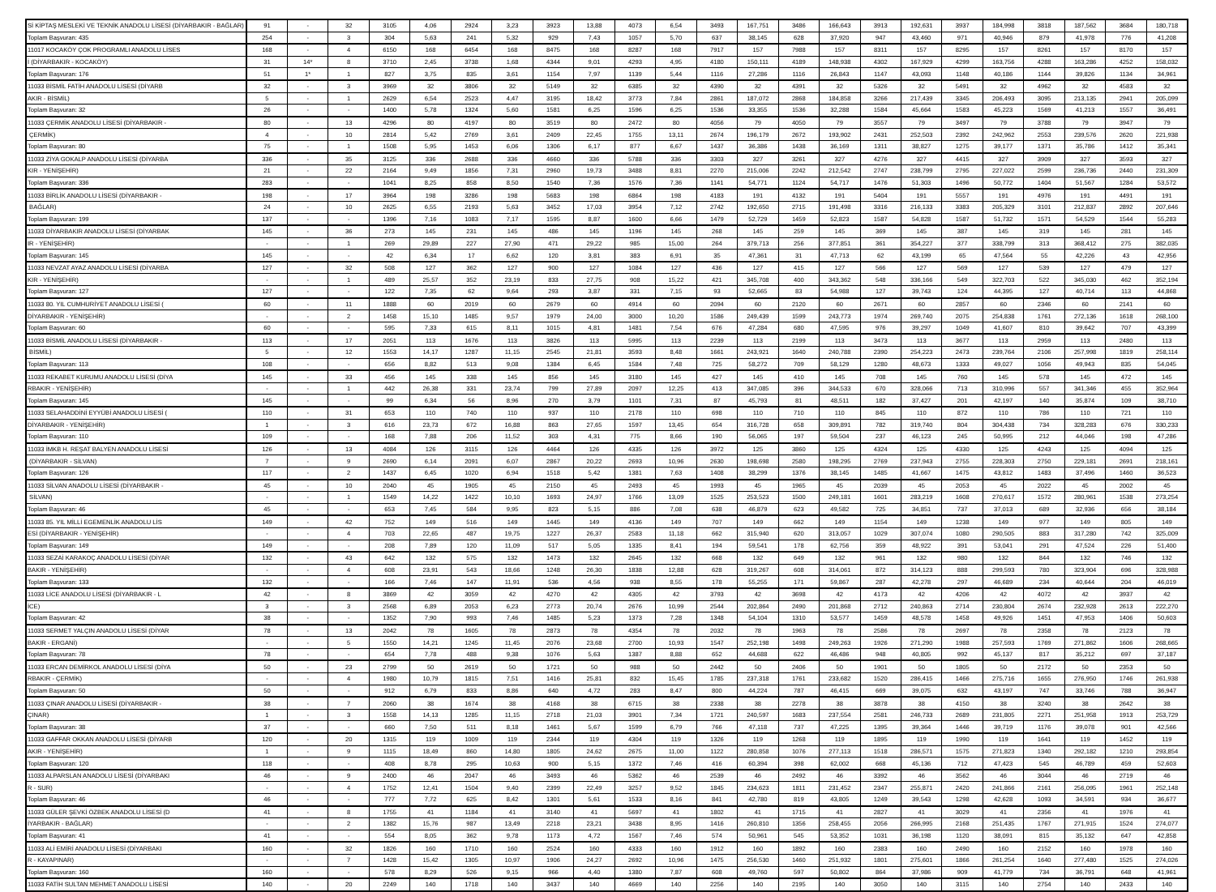| Sİ KİPTAŞ MESLEKİ VE TEKNİK ANADOLU LİSESİ (DİYARBAKIR - BAĞLAR) | 91 | - | 32 | 3105 | 4,06 | 2924 | 3,23 | 3923 | 13,88 | 4073 | 6,54 | 3493 | 167,751 | 3486 | 166,643 | 3913 | 192,631 | 3937 | 184,998 | 3818 | 187,562 | 3684 | 180,718 |
| Toplam Başvuran: 435 | 254 | - | 3 | 304 | 5,63 | 241 | 5,32 | 929 | 7,43 | 1057 | 5,70 | 637 | 38,145 | 628 | 37,920 | 947 | 43,460 | 971 | 40,946 | 879 | 41,978 | 776 | 41,208 |
| 11017 KOCAKÖY ÇOK PROGRAMLI ANADOLU LİSES | 168 | - | 4 | 6150 | 168 | 6454 | 168 | 8475 | 168 | 8287 | 168 | 7917 | 157 | 7988 | 157 | 8311 | 157 | 8295 | 157 | 8261 | 157 | 8170 | 157 |
| İ (DİYARBAKIR - KOCAKÖY) | 31 | 14* | 8 | 3710 | 2,45 | 3738 | 1,68 | 4344 | 9,01 | 4293 | 4,95 | 4180 | 150,111 | 4189 | 148,938 | 4302 | 167,929 | 4299 | 163,756 | 4288 | 163,286 | 4252 | 158,032 |
| Toplam Başvuran: 176 | 51 | 1* | 1 | 827 | 3,75 | 835 | 3,61 | 1154 | 7,97 | 1139 | 5,44 | 1116 | 27,286 | 1116 | 26,843 | 1147 | 43,093 | 1148 | 40,186 | 1144 | 39,826 | 1134 | 34,961 |
| 11033 BİSMİL FATİH ANADOLU LİSESİ (DİYARB | 32 | - | 3 | 3969 | 32 | 3806 | 32 | 5149 | 32 | 6385 | 32 | 4390 | 32 | 4391 | 32 | 5326 | 32 | 5491 | 32 | 4962 | 32 | 4583 | 32 |
| AKIR - BİSMİL) | 5 | - | 1 | 2629 | 6,54 | 2523 | 4,47 | 3195 | 18,42 | 3773 | 7,84 | 2861 | 187,072 | 2868 | 184,858 | 3266 | 217,439 | 3345 | 206,493 | 3095 | 213,135 | 2941 | 205,099 |
| Toplam Başvuran: 32 | 26 | - | - | 1400 | 5,78 | 1324 | 5,60 | 1581 | 6,25 | 1596 | 6,25 | 1536 | 33,355 | 1536 | 32,288 | 1584 | 45,664 | 1583 | 45,223 | 1569 | 41,213 | 1557 | 36,491 |
| 11033 ÇERMİK ANADOLU LİSESİ (DİYARBAKIR - | 80 | - | 13 | 4296 | 80 | 4197 | 80 | 3519 | 80 | 2472 | 80 | 4056 | 79 | 4050 | 79 | 3557 | 79 | 3497 | 79 | 3788 | 79 | 3947 | 79 |
| ÇERMİK) | 4 | - | 10 | 2814 | 5,42 | 2769 | 3,61 | 2409 | 22,45 | 1755 | 13,11 | 2674 | 196,179 | 2672 | 193,902 | 2431 | 252,503 | 2392 | 242,962 | 2553 | 239,576 | 2620 | 221,938 |
| Toplam Başvuran: 80 | 75 | - | 1 | 1508 | 5,95 | 1453 | 6,06 | 1306 | 6,17 | 877 | 6,67 | 1437 | 36,386 | 1438 | 36,169 | 1311 | 38,827 | 1275 | 39,177 | 1371 | 35,786 | 1412 | 35,341 |
| 11033 ZİYA GOKALP ANADOLU LİSESİ (DİYARBA | 336 | - | 35 | 3125 | 336 | 2688 | 336 | 4660 | 336 | 5788 | 336 | 3303 | 327 | 3261 | 327 | 4276 | 327 | 4415 | 327 | 3909 | 327 | 3593 | 327 |
| KIR - YENİŞEHİR) | 21 | - | 22 | 2164 | 9,49 | 1856 | 7,31 | 2960 | 19,73 | 3488 | 8,81 | 2270 | 215,006 | 2242 | 212,542 | 2747 | 238,799 | 2795 | 227,022 | 2599 | 236,736 | 2440 | 231,309 |
| Toplam Başvuran: 336 | 283 | - | - | 1041 | 8,25 | 858 | 8,50 | 1540 | 7,36 | 1576 | 7,36 | 1141 | 54,771 | 1124 | 54,717 | 1476 | 51,303 | 1496 | 50,772 | 1404 | 51,567 | 1284 | 53,572 |
| 11033 BİRLİK ANADOLU LİSESİ (DİYARBAKIR - | 198 | - | 17 | 3964 | 198 | 3286 | 198 | 5683 | 198 | 6864 | 198 | 4183 | 191 | 4132 | 191 | 5404 | 191 | 5557 | 191 | 4976 | 191 | 4491 | 191 |
| BAĞLAR) | 24 | - | 10 | 2625 | 6,55 | 2193 | 5,63 | 3452 | 17,03 | 3954 | 7,12 | 2742 | 192,650 | 2715 | 191,498 | 3316 | 216,133 | 3383 | 205,329 | 3101 | 212,837 | 2892 | 207,646 |
| Toplam Başvuran: 199 | 137 | - | - | 1396 | 7,16 | 1083 | 7,17 | 1595 | 8,87 | 1600 | 6,66 | 1479 | 52,729 | 1459 | 52,823 | 1587 | 54,828 | 1587 | 51,732 | 1571 | 54,529 | 1544 | 55,283 |
| 11033 DİYARBAKIR ANADOLU LİSESİ (DİYARBAK | 145 | - | 36 | 273 | 145 | 231 | 145 | 486 | 145 | 1196 | 145 | 268 | 145 | 259 | 145 | 369 | 145 | 387 | 145 | 319 | 145 | 281 | 145 |
| IR - YENİŞEHİR) | - | - | 1 | 269 | 29,89 | 227 | 27,90 | 471 | 29,22 | 985 | 15,00 | 264 | 379,713 | 256 | 377,851 | 361 | 354,227 | 377 | 338,799 | 313 | 368,412 | 275 | 382,035 |
| Toplam Başvuran: 145 | 145 | - | - | 42 | 6,34 | 17 | 6,62 | 120 | 3,81 | 383 | 6,91 | 35 | 47,361 | 31 | 47,713 | 62 | 43,199 | 65 | 47,564 | 55 | 42,226 | 43 | 42,956 |
| 11033 NEVZAT AYAZ ANADOLU LİSESİ (DİYARBA | 127 | - | 32 | 508 | 127 | 362 | 127 | 900 | 127 | 1084 | 127 | 436 | 127 | 415 | 127 | 566 | 127 | 569 | 127 | 539 | 127 | 479 | 127 |
| KIR - YENİŞEHİR) | - | - | 1 | 489 | 25,57 | 352 | 23,19 | 833 | 27,75 | 908 | 15,22 | 421 | 345,708 | 400 | 343,362 | 548 | 336,166 | 549 | 322,703 | 522 | 345,030 | 462 | 352,194 |
| Toplam Başvuran: 127 | 127 | - | - | 122 | 7,35 | 62 | 9,64 | 293 | 3,87 | 331 | 7,15 | 93 | 52,665 | 83 | 54,988 | 127 | 39,743 | 124 | 44,395 | 127 | 40,714 | 113 | 44,868 |
| 11033 80. YIL CUMHURİYET ANADOLU LİSESİ ( | 60 | - | 11 | 1888 | 60 | 2019 | 60 | 2679 | 60 | 4914 | 60 | 2094 | 60 | 2120 | 60 | 2671 | 60 | 2857 | 60 | 2346 | 60 | 2141 | 60 |
| DİYARBAKIR - YENİŞEHİR) | - | - | 2 | 1458 | 15,10 | 1485 | 9,57 | 1979 | 24,00 | 3000 | 10,20 | 1586 | 249,439 | 1599 | 243,773 | 1974 | 269,740 | 2075 | 254,838 | 1761 | 272,136 | 1618 | 268,100 |
| Toplam Başvuran: 60 | 60 | - | - | 595 | 7,33 | 615 | 8,11 | 1015 | 4,81 | 1481 | 7,54 | 676 | 47,284 | 680 | 47,595 | 976 | 39,297 | 1049 | 41,607 | 810 | 39,642 | 707 | 43,399 |
| 11033 BİSMİL ANADOLU LİSESİ (DİYARBAKIR - | 113 | - | 17 | 2051 | 113 | 1676 | 113 | 3826 | 113 | 5995 | 113 | 2239 | 113 | 2199 | 113 | 3473 | 113 | 3677 | 113 | 2959 | 113 | 2480 | 113 |
| BİSMİL) | 5 | - | 12 | 1553 | 14,17 | 1287 | 11,15 | 2545 | 21,81 | 3593 | 8,48 | 1661 | 243,921 | 1640 | 240,788 | 2390 | 254,223 | 2473 | 239,764 | 2106 | 257,998 | 1819 | 258,114 |
| Toplam Başvuran: 113 | 108 | - | - | 656 | 8,82 | 513 | 9,08 | 1384 | 6,45 | 1584 | 7,48 | 725 | 58,272 | 709 | 58,129 | 1280 | 48,673 | 1333 | 49,027 | 1056 | 49,943 | 835 | 54,045 |
| 11033 REKABET KURUMU ANADOLU LİSESİ (DİYA | 145 | - | 33 | 456 | 145 | 338 | 145 | 856 | 145 | 3180 | 145 | 427 | 145 | 410 | 145 | 708 | 145 | 760 | 145 | 578 | 145 | 472 | 145 |
| RBAKIR - YENİŞEHİR) | - | - | 1 | 442 | 26,38 | 331 | 23,74 | 799 | 27,89 | 2097 | 12,25 | 413 | 347,085 | 396 | 344,533 | 670 | 328,066 | 713 | 310,996 | 557 | 341,346 | 455 | 352,964 |
| Toplam Başvuran: 145 | 145 | - | - | 99 | 6,34 | 56 | 8,96 | 270 | 3,79 | 1101 | 7,31 | 87 | 45,793 | 81 | 48,511 | 182 | 37,427 | 201 | 42,197 | 140 | 35,874 | 109 | 38,710 |
| 11033 SELAHADDİNİ EYYÜBİ ANADOLU LİSESİ ( | 110 | - | 31 | 653 | 110 | 740 | 110 | 937 | 110 | 2178 | 110 | 698 | 110 | 710 | 110 | 845 | 110 | 872 | 110 | 786 | 110 | 721 | 110 |
| DİYARBAKIR - YENİŞEHİR) | 1 | - | 3 | 616 | 23,73 | 672 | 16,88 | 863 | 27,65 | 1597 | 13,45 | 654 | 316,728 | 658 | 309,891 | 782 | 319,740 | 804 | 304,438 | 734 | 328,283 | 676 | 330,233 |
| Toplam Başvuran: 110 | 109 | - | - | 168 | 7,88 | 206 | 11,52 | 303 | 4,31 | 775 | 8,66 | 190 | 56,065 | 197 | 59,504 | 237 | 46,123 | 245 | 50,995 | 212 | 44,046 | 198 | 47,286 |
| 11033 İMKB H. REŞAT BALYEN ANADOLU LİSESİ | 126 | - | 13 | 4084 | 126 | 3115 | 126 | 4464 | 126 | 4335 | 126 | 3972 | 125 | 3860 | 125 | 4324 | 125 | 4330 | 125 | 4243 | 125 | 4094 | 125 |
| (DİYARBAKIR - SİLVAN) | 7 | - | 9 | 2690 | 6,14 | 2091 | 6,07 | 2867 | 20,22 | 2693 | 10,96 | 2630 | 198,698 | 2580 | 198,295 | 2769 | 237,943 | 2755 | 228,303 | 2750 | 229,181 | 2691 | 218,161 |
| Toplam Başvuran: 126 | 117 | - | 2 | 1437 | 6,45 | 1020 | 6,94 | 1518 | 5,42 | 1381 | 7,63 | 1408 | 38,299 | 1376 | 38,145 | 1485 | 41,667 | 1475 | 43,812 | 1483 | 37,496 | 1460 | 36,523 |
| 11033 SİLVAN ANADOLU LİSESİ (DİYARBAKIR - | 45 | - | 10 | 2040 | 45 | 1905 | 45 | 2150 | 45 | 2493 | 45 | 1993 | 45 | 1965 | 45 | 2039 | 45 | 2053 | 45 | 2022 | 45 | 2002 | 45 |
| SİLVAN) | - | - | 1 | 1549 | 14,22 | 1422 | 10,10 | 1693 | 24,97 | 1766 | 13,09 | 1525 | 253,523 | 1500 | 249,181 | 1601 | 283,219 | 1608 | 270,617 | 1572 | 280,961 | 1538 | 273,254 |
| Toplam Başvuran: 46 | 45 | - | - | 653 | 7,45 | 584 | 9,95 | 823 | 5,15 | 886 | 7,08 | 638 | 46,879 | 623 | 49,582 | 725 | 34,851 | 737 | 37,013 | 689 | 32,936 | 656 | 38,184 |
| 11033 85. YIL MİLLİ EGEMENLİK ANADOLU LİS | 149 | - | 42 | 752 | 149 | 516 | 149 | 1445 | 149 | 4136 | 149 | 707 | 149 | 662 | 149 | 1154 | 149 | 1238 | 149 | 977 | 149 | 805 | 149 |
| ESİ (DİYARBAKIR - YENİŞEHİR) | - | - | 4 | 703 | 22,65 | 487 | 19,75 | 1227 | 26,37 | 2583 | 11,18 | 662 | 315,940 | 620 | 313,057 | 1029 | 307,074 | 1080 | 290,505 | 883 | 317,280 | 742 | 325,009 |
| Toplam Başvuran: 149 | 149 | - | - | 208 | 7,89 | 120 | 11,09 | 517 | 5,05 | 1335 | 8,41 | 194 | 59,541 | 178 | 62,756 | 359 | 48,922 | 391 | 53,041 | 291 | 47,524 | 226 | 51,400 |
| 11033 SEZAİ KARAKOÇ ANADOLU LİSESİ (DİYAR | 132 | - | 43 | 642 | 132 | 575 | 132 | 1473 | 132 | 2645 | 132 | 668 | 132 | 649 | 132 | 961 | 132 | 980 | 132 | 844 | 132 | 746 | 132 |
| BAKIR - YENİŞEHİR) | - | - | 4 | 608 | 23,91 | 543 | 18,66 | 1248 | 26,30 | 1838 | 12,88 | 628 | 319,267 | 608 | 314,061 | 872 | 314,123 | 888 | 299,593 | 780 | 323,904 | 696 | 328,988 |
| Toplam Başvuran: 133 | 132 | - | - | 166 | 7,46 | 147 | 11,91 | 536 | 4,56 | 938 | 8,55 | 178 | 55,255 | 171 | 59,867 | 287 | 42,278 | 297 | 46,689 | 234 | 40,644 | 204 | 46,019 |
| 11033 LİCE ANADOLU LİSESİ (DİYARBAKIR - L | 42 | - | 8 | 3869 | 42 | 3059 | 42 | 4270 | 42 | 4305 | 42 | 3793 | 42 | 3698 | 42 | 4173 | 42 | 4206 | 42 | 4072 | 42 | 3937 | 42 |
| İCE) | 3 | - | 3 | 2568 | 6,89 | 2053 | 6,23 | 2773 | 20,74 | 2676 | 10,99 | 2544 | 202,864 | 2490 | 201,868 | 2712 | 240,863 | 2714 | 230,804 | 2674 | 232,928 | 2613 | 222,270 |
| Toplam Başvuran: 42 | 38 | - | - | 1352 | 7,90 | 993 | 7,46 | 1485 | 5,23 | 1373 | 7,28 | 1348 | 54,104 | 1310 | 53,577 | 1459 | 48,578 | 1458 | 49,926 | 1451 | 47,953 | 1406 | 50,603 |
| 11033 SERMET YALÇIN ANADOLU LİSESİ (DİYAR | 78 | - | 13 | 2042 | 78 | 1605 | 78 | 2873 | 78 | 4354 | 78 | 2032 | 78 | 1963 | 78 | 2586 | 78 | 2697 | 78 | 2358 | 78 | 2123 | 78 |
| BAKIR - ERGANİ) | - | - | 5 | 1550 | 14,21 | 1245 | 11,45 | 2076 | 23,68 | 2700 | 10,93 | 1547 | 252,198 | 1498 | 249,263 | 1926 | 271,290 | 1988 | 257,593 | 1769 | 271,862 | 1606 | 268,665 |
| Toplam Başvuran: 78 | 78 | - | - | 654 | 7,78 | 488 | 9,38 | 1076 | 5,63 | 1387 | 8,88 | 652 | 44,688 | 622 | 46,486 | 948 | 40,805 | 992 | 45,137 | 817 | 35,212 | 697 | 37,187 |
| 11033 ERCAN DEMİRKOL ANADOLU LİSESİ (DİYA | 50 | - | 23 | 2799 | 50 | 2619 | 50 | 1721 | 50 | 988 | 50 | 2442 | 50 | 2406 | 50 | 1901 | 50 | 1805 | 50 | 2172 | 50 | 2353 | 50 |
| RBAKIR - ÇERMİK) | - | - | 4 | 1980 | 10,79 | 1815 | 7,51 | 1416 | 25,81 | 832 | 15,45 | 1785 | 237,318 | 1761 | 233,682 | 1520 | 286,415 | 1466 | 275,716 | 1655 | 276,950 | 1746 | 261,938 |
| Toplam Başvuran: 50 | 50 | - | - | 912 | 6,79 | 833 | 8,86 | 640 | 4,72 | 283 | 8,47 | 800 | 44,224 | 787 | 46,415 | 669 | 39,075 | 632 | 43,197 | 747 | 33,746 | 788 | 36,947 |
| 11033 ÇINAR ANADOLU LİSESİ (DİYARBAKIR - | 38 | - | 7 | 2060 | 38 | 1674 | 38 | 4168 | 38 | 6715 | 38 | 2338 | 38 | 2278 | 38 | 3878 | 38 | 4150 | 38 | 3240 | 38 | 2642 | 38 |
| ÇINAR) | 1 | - | 3 | 1558 | 14,13 | 1285 | 11,15 | 2718 | 21,03 | 3901 | 7,34 | 1721 | 240,597 | 1683 | 237,554 | 2581 | 246,733 | 2689 | 231,805 | 2271 | 251,958 | 1913 | 253,729 |
| Toplam Başvuran: 38 | 37 | - | - | 660 | 7,50 | 511 | 8,18 | 1461 | 5,67 | 1599 | 6,79 | 766 | 47,118 | 737 | 47,225 | 1395 | 39,364 | 1446 | 39,719 | 1176 | 39,078 | 901 | 42,566 |
| 11033 GAFFAR OKKAN ANADOLU LİSESİ (DİYARB | 120 | - | 20 | 1315 | 119 | 1009 | 119 | 2344 | 119 | 4304 | 119 | 1326 | 119 | 1268 | 119 | 1895 | 119 | 1990 | 119 | 1641 | 119 | 1452 | 119 |
| AKIR - YENİŞEHİR) | 1 | - | 9 | 1115 | 18,49 | 860 | 14,80 | 1805 | 24,62 | 2675 | 11,00 | 1122 | 280,858 | 1076 | 277,113 | 1518 | 286,571 | 1575 | 271,823 | 1340 | 292,182 | 1210 | 293,854 |
| Toplam Başvuran: 120 | 118 | - | - | 408 | 8,78 | 295 | 10,63 | 900 | 5,15 | 1372 | 7,46 | 416 | 60,394 | 398 | 62,002 | 668 | 45,136 | 712 | 47,423 | 545 | 46,789 | 459 | 52,603 |
| 11033 ALPARSLAN ANADOLU LİSESİ (DİYARBAKI | 46 | - | 9 | 2400 | 46 | 2047 | 46 | 3493 | 46 | 5362 | 46 | 2539 | 46 | 2492 | 46 | 3392 | 46 | 3562 | 46 | 3044 | 46 | 2719 | 46 |
| R - SUR) | - | - | 4 | 1752 | 12,41 | 1504 | 9,40 | 2399 | 22,49 | 3257 | 9,52 | 1845 | 234,623 | 1811 | 231,452 | 2347 | 255,871 | 2420 | 241,866 | 2161 | 256,095 | 1961 | 252,148 |
| Toplam Başvuran: 46 | 46 | - | - | 777 | 7,72 | 625 | 8,42 | 1301 | 5,61 | 1533 | 8,16 | 841 | 42,780 | 819 | 43,805 | 1249 | 39,543 | 1298 | 42,628 | 1093 | 34,591 | 934 | 36,677 |
| 11033 GÜLER ŞEVKİ ÖZBEK ANADOLU LİSESİ (D | 41 | - | 8 | 1755 | 41 | 1184 | 41 | 3140 | 41 | 5697 | 41 | 1802 | 41 | 1715 | 41 | 2827 | 41 | 3029 | 41 | 2356 | 41 | 1976 | 41 |
| İYARBAKIR - BAĞLAR) | - | - | 2 | 1382 | 15,76 | 987 | 13,49 | 2218 | 23,21 | 3438 | 8,95 | 1416 | 260,810 | 1356 | 258,455 | 2056 | 266,995 | 2168 | 251,435 | 1767 | 271,915 | 1524 | 274,077 |
| Toplam Başvuran: 41 | 41 | - | - | 554 | 8,05 | 362 | 9,78 | 1173 | 4,72 | 1567 | 7,46 | 574 | 50,961 | 545 | 53,352 | 1031 | 36,198 | 1120 | 38,091 | 815 | 35,132 | 647 | 42,858 |
| 11033 ALİ EMİRİ ANADOLU LİSESİ (DİYARBAKI | 160 | - | 32 | 1826 | 160 | 1710 | 160 | 2524 | 160 | 4333 | 160 | 1912 | 160 | 1892 | 160 | 2383 | 160 | 2490 | 160 | 2152 | 160 | 1978 | 160 |
| R - KAYAPINAR) | - | - | 7 | 1428 | 15,42 | 1305 | 10,97 | 1906 | 24,27 | 2692 | 10,96 | 1475 | 256,530 | 1460 | 251,932 | 1801 | 275,601 | 1866 | 261,254 | 1640 | 277,480 | 1525 | 274,026 |
| Toplam Başvuran: 160 | 160 | - | - | 578 | 8,29 | 526 | 9,15 | 966 | 4,40 | 1380 | 7,87 | 608 | 49,760 | 597 | 50,802 | 864 | 37,986 | 909 | 41,779 | 734 | 36,791 | 648 | 41,961 |
| 11033 FATİH SULTAN MEHMET ANADOLU LİSESİ | 140 | - | 20 | 2249 | 140 | 1718 | 140 | 3437 | 140 | 4669 | 140 | 2256 | 140 | 2195 | 140 | 3050 | 140 | 3115 | 140 | 2754 | 140 | 2433 | 140 |